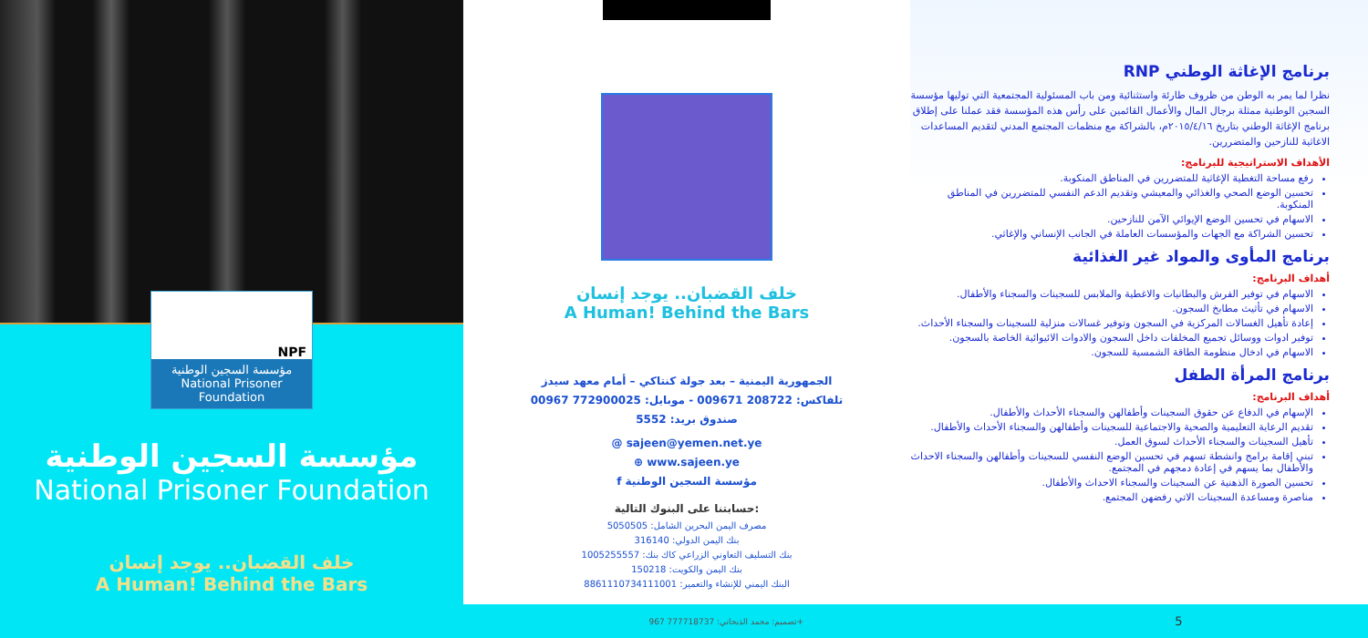NPF
مؤسسة السجين الوطنية
National Prisoner Foundation
مؤسسة السجين الوطنية
National Prisoner Foundation
خلف القضبان.. يوجد إنسان
A Human! Behind the Bars
خلف القضبان.. يوجد إنسان
A Human! Behind the Bars
الجمهورية اليمنية – بعد جولة كنتاكي – أمام معهد سيدز
تلفاكس: 208722 009671 - موبايل: 772900025 00967
صندوق بريد: 5552
@ sajeen@yemen.net.ye
⊕ www.sajeen.ye
f مؤسسة السجين الوطنية
حسابتنا على البنوك التالية:
مصرف اليمن البحرين الشامل: 5050505
بنك اليمن الدولي: 316140
بنك التسليف التعاوني الزراعي كاك بنك: 1005255557
بنك اليمن والكويت: 150218
البنك اليمني للإنشاء والتعمير: 8861110734111001
برنامج الإغاثة الوطني RNP
نظرا لما يمر به الوطن من ظروف طارئة واستثنائية ومن باب المسئولية المجتمعية التي توليها مؤسسة السجين الوطنية ممثلة برجال المال والأعمال القائمين على رأس هذه المؤسسة فقد عملنا على إطلاق برنامج الإغاثة الوطني بتاريخ ٢٠١٥/٤/١٦م، بالشراكة مع منظمات المجتمع المدني لتقديم المساعدات الاغاثية للنازحين والمتضررين.
الأهداف الاستراتيجية للبرنامج:
رفع مساحة التغطية الإغاثية للمتضررين في المناطق المنكوبة.
تحسين الوضع الصحي والغذائي والمعيشي وتقديم الدعم النفسي للمتضررين في المناطق المنكوبة.
الاسهام في تحسين الوضع الإيوائي الآمن للنازحين.
تحسين الشراكة مع الجهات والمؤسسات العاملة في الجانب الإنساني والإغاثي.
برنامج المأوى والمواد غير الغذائية
أهداف البرنامج:
الاسهام في توفير الفرش والبطانيات والاغطية والملابس للسجينات والسجناء والأطفال.
الاسهام في تأثيث مطابخ السجون.
إعادة تأهيل الغسالات المركزية في السجون وتوفير غسالات منزلية للسجينات والسجناء الأحداث.
توفير ادوات ووسائل تجميع المخلفات داخل السجون والادوات الائيوائية الخاصة بالسجون.
الاسهام في ادخال منظومة الطاقة الشمسية للسجون.
برنامج المرأة الطفل
أهداف البرنامج:
الإسهام في الدفاع عن حقوق السجينات وأطفالهن والسجناء الأحداث والأطفال.
تقديم الرعاية التعليمية والصحية والاجتماعية للسجينات وأطفالهن والسجناء الأحداث والأطفال.
تأهيل السجينات والسجناء الأحداث لسوق العمل.
تبني إقامة برامج وانشطة تسهم في تحسين الوضع النفسي للسجينات وأطفالهن والسجناء الاحداث والأطفال بما يسهم في إعادة دمجهم في المجتمع.
تحسين الصورة الذهنية عن السجينات والسجناء الاحداث والأطفال.
مناصرة ومساعدة السجينات الاتي رفضهن المجتمع.
تصميم: محمد الذبحاني: 777718737 967+ 5